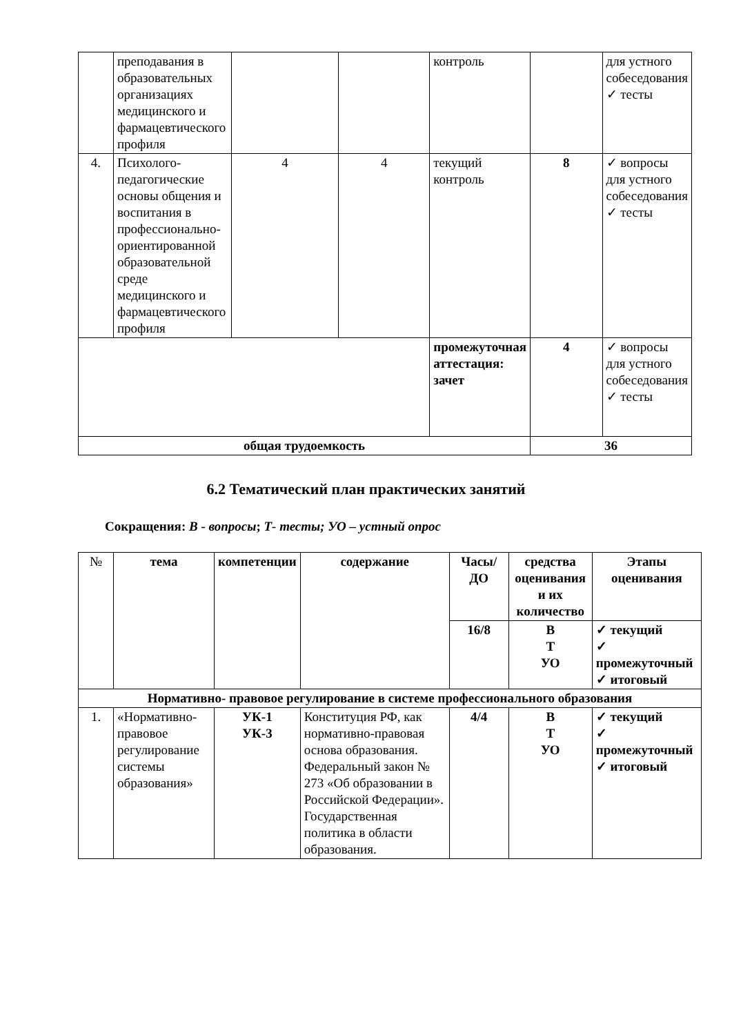| | преподавания в образовательных организациях медицинского и фармацевтического профиля | | | контроль | | для устного собеседования ✓ тесты |
| 4. | Психолого-педагогические основы общения и воспитания в профессионально-ориентированной образовательной среде медицинского и фармацевтического профиля | 4 | 4 | текущий контроль | 8 | ✓ вопросы для устного собеседования ✓ тесты |
| | | | | промежуточная аттестация: зачет | 4 | ✓ вопросы для устного собеседования ✓ тесты |
| общая трудоемкость | | | | | 36 | |
6.2 Тематический план практических занятий
Сокращения: В - вопросы; Т- тесты; УО – устный опрос
| № | тема | компетенции | содержание | Часы/ ДО | средства оценивания и их количество | Этапы оценивания |
| --- | --- | --- | --- | --- | --- | --- |
| | | | | 16/8 | В Т УО | ✓ текущий ✓ промежуточный ✓ итоговый |
| Нормативно- правовое регулирование в системе профессионального образования | | | | | | |
| 1. | «Нормативно-правовое регулирование системы образования» | УК-1 УК-3 | Конституция РФ, как нормативно-правовая основа образования. Федеральный закон № 273 «Об образовании в Российской Федерации». Государственная политика в области образования. | 4/4 | В Т УО | ✓ текущий ✓ промежуточный ✓ итоговый |